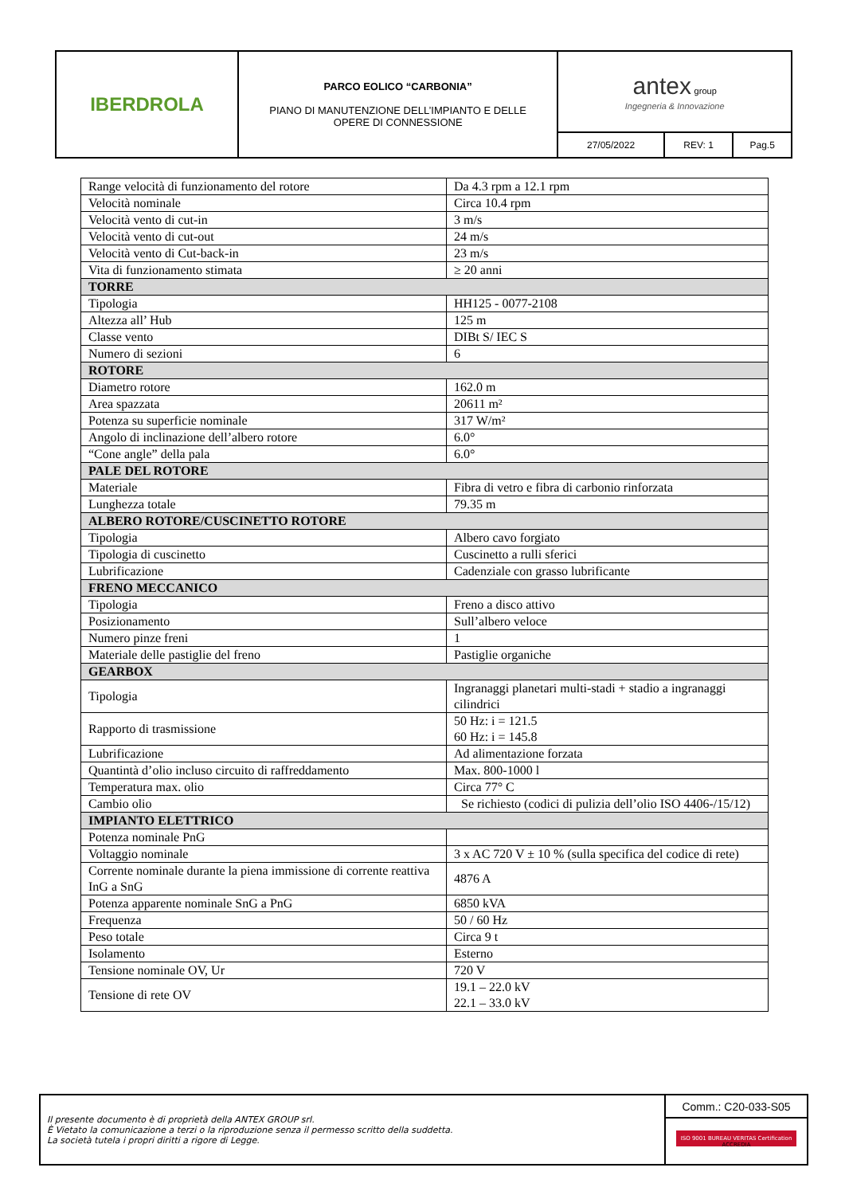| IBERDROLA | PARCO EOLICO “CARBONIA” PIANO DI MANUTENZIONE DELL’IMPIANTO E DELLE OPERE DI CONNESSIONE | antex group Ingegneria & Innovazione | | |
| | | 27/05/2022 | REV: 1 | Pag.5 |
| Range velocità di funzionamento del rotore | Da 4.3 rpm a 12.1 rpm |
| Velocità nominale | Circa 10.4 rpm |
| Velocità vento di cut-in | 3 m/s |
| Velocità vento di cut-out | 24 m/s |
| Velocità vento di Cut-back-in | 23 m/s |
| Vita di funzionamento stimata | ≥ 20 anni |
| TORRE | |
| Tipologia | HH125 - 0077-2108 |
| Altezza all’ Hub | 125 m |
| Classe vento | DIBt S/ IEC S |
| Numero di sezioni | 6 |
| ROTORE | |
| Diametro rotore | 162.0 m |
| Area spazzata | 20611 m² |
| Potenza su superficie nominale | 317 W/m² |
| Angolo di inclinazione dell’albero rotore | 6.0° |
| “Cone angle” della pala | 6.0° |
| PALE DEL ROTORE | |
| Materiale | Fibra di vetro e fibra di carbonio rinforzata |
| Lunghezza totale | 79.35 m |
| ALBERO ROTORE/CUSCINETTO ROTORE | |
| Tipologia | Albero cavo forgiato |
| Tipologia di cuscinetto | Cuscinetto a rulli sferici |
| Lubrificazione | Cadenziale con grasso lubrificante |
| FRENO MECCANICO | |
| Tipologia | Freno a disco attivo |
| Posizionamento | Sull’albero veloce |
| Numero pinze freni | 1 |
| Materiale delle pastiglie del freno | Pastiglie organiche |
| GEARBOX | |
| Tipologia | Ingranaggi planetari multi-stadi + stadio a ingranaggi cilindrici |
| Rapporto di trasmissione | 50 Hz: i = 121.5 60 Hz: i = 145.8 |
| Lubrificazione | Ad alimentazione forzata |
| Quantintà d’olio incluso circuito di raffreddamento | Max. 800-1000 l |
| Temperatura max. olio | Circa 77° C |
| Cambio olio | Se richiesto (codici di pulizia dell’olio ISO 4406-/15/12) |
| IMPIANTO ELETTRICO | |
| Potenza nominale PnG | |
| Voltaggio nominale | 3 x AC 720 V ± 10 % (sulla specifica del codice di rete) |
| Corrente nominale durante la piena immissione di corrente reattiva InG a SnG | 4876 A |
| Potenza apparente nominale SnG a PnG | 6850 kVA |
| Frequenza | 50 / 60 Hz |
| Peso totale | Circa 9 t |
| Isolamento | Esterno |
| Tensione nominale OV, Ur | 720 V |
| Tensione di rete OV | 19.1 – 22.0 kV 22.1 – 33.0 kV |
| Il presente documento è di proprietà della ANTEX GROUP srl. È Vietato la comunicazione a terzi o la riproduzione senza il permesso scritto della suddetta. La società tutela i propri diritti a rigore di Legge. | Comm.: C20-033-S05 |
| | ISO 9001 BUREAU VERITAS Certification ACCREDIA |